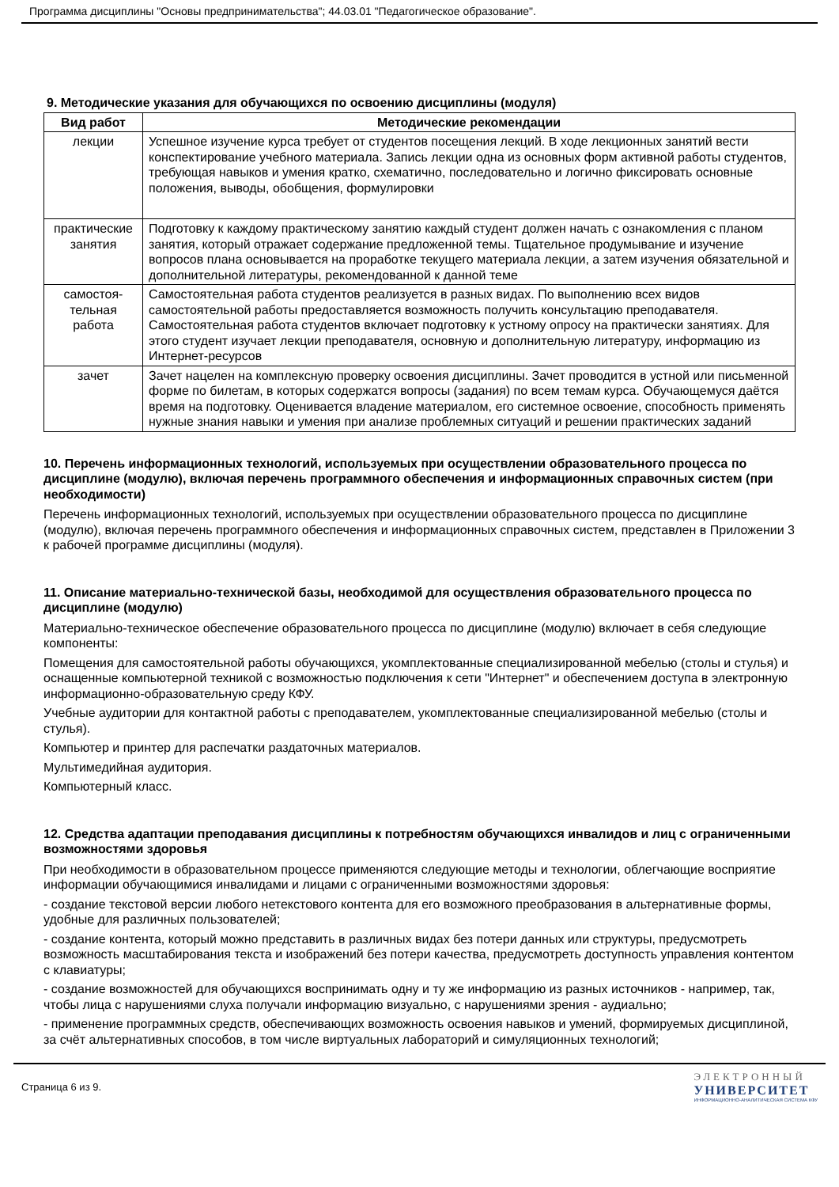Программа дисциплины "Основы предпринимательства"; 44.03.01 "Педагогическое образование".
9. Методические указания для обучающихся по освоению дисциплины (модуля)
| Вид работ | Методические рекомендации |
| --- | --- |
| лекции | Успешное изучение курса требует от студентов посещения лекций. В ходе лекционных занятий вести конспектирование учебного материала. Запись лекции одна из основных форм активной работы студентов, требующая навыков и умения кратко, схематично, последовательно и логично фиксировать основные положения, выводы, обобщения, формулировки |
| практические занятия | Подготовку к каждому практическому занятию каждый студент должен начать с ознакомления с планом занятия, который отражает содержание предложенной темы. Тщательное продумывание и изучение вопросов плана основывается на проработке текущего материала лекции, а затем изучения обязательной и дополнительной литературы, рекомендованной к данной теме |
| самостоя-тельная работа | Самостоятельная работа студентов реализуется в разных видах. По выполнению всех видов самостоятельной работы предоставляется возможность получить консультацию преподавателя. Самостоятельная работа студентов включает подготовку к устному опросу на практически занятиях. Для этого студент изучает лекции преподавателя, основную и дополнительную литературу, информацию из Интернет-ресурсов |
| зачет | Зачет нацелен на комплексную проверку освоения дисциплины. Зачет проводится в устной или письменной форме по билетам, в которых содержатся вопросы (задания) по всем темам курса. Обучающемуся даётся время на подготовку. Оценивается владение материалом, его системное освоение, способность применять нужные знания навыки и умения при анализе проблемных ситуаций и решении практических заданий |
10. Перечень информационных технологий, используемых при осуществлении образовательного процесса по дисциплине (модулю), включая перечень программного обеспечения и информационных справочных систем (при необходимости)
Перечень информационных технологий, используемых при осуществлении образовательного процесса по дисциплине (модулю), включая перечень программного обеспечения и информационных справочных систем, представлен в Приложении 3 к рабочей программе дисциплины (модуля).
11. Описание материально-технической базы, необходимой для осуществления образовательного процесса по дисциплине (модулю)
Материально-техническое обеспечение образовательного процесса по дисциплине (модулю) включает в себя следующие компоненты:
Помещения для самостоятельной работы обучающихся, укомплектованные специализированной мебелью (столы и стулья) и оснащенные компьютерной техникой с возможностью подключения к сети "Интернет" и обеспечением доступа в электронную информационно-образовательную среду КФУ.
Учебные аудитории для контактной работы с преподавателем, укомплектованные специализированной мебелью (столы и стулья).
Компьютер и принтер для распечатки раздаточных материалов.
Мультимедийная аудитория.
Компьютерный класс.
12. Средства адаптации преподавания дисциплины к потребностям обучающихся инвалидов и лиц с ограниченными возможностями здоровья
При необходимости в образовательном процессе применяются следующие методы и технологии, облегчающие восприятие информации обучающимися инвалидами и лицами с ограниченными возможностями здоровья:
- создание текстовой версии любого нетекстового контента для его возможного преобразования в альтернативные формы, удобные для различных пользователей;
- создание контента, который можно представить в различных видах без потери данных или структуры, предусмотреть возможность масштабирования текста и изображений без потери качества, предусмотреть доступность управления контентом с клавиатуры;
- создание возможностей для обучающихся воспринимать одну и ту же информацию из разных источников - например, так, чтобы лица с нарушениями слуха получали информацию визуально, с нарушениями зрения - аудиально;
- применение программных средств, обеспечивающих возможность освоения навыков и умений, формируемых дисциплиной, за счёт альтернативных способов, в том числе виртуальных лабораторий и симуляционных технологий;
Страница 6 из 9.
ЭЛЕКТРОННЫЙ
УНИВЕРСИТЕТ
ИНФОРМАЦИОННО-АНАЛИТИЧЕСКАЯ СИСТЕМА КФУ